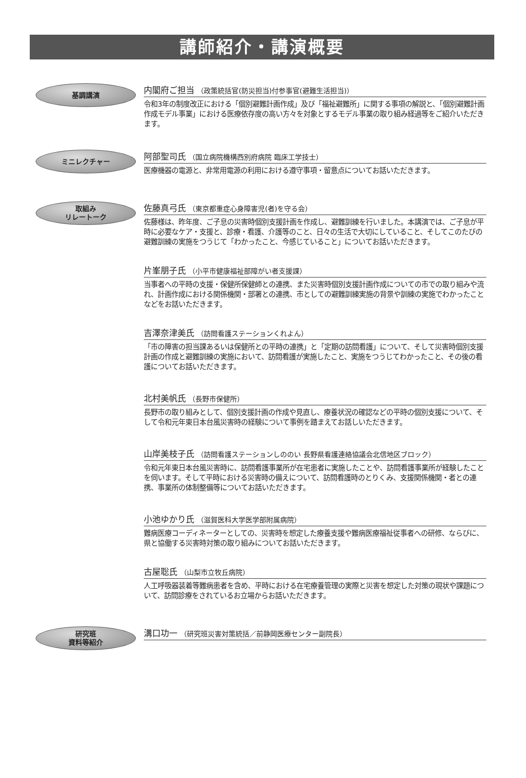講師紹介・講演概要
基調講演
内閣府ご担当 （政策統括官(防災担当)付参事官(避難生活担当)）
令和3年の制度改正における「個別避難計画作成」及び「福祉避難所」に関する事項の解説と、「個別避難計画作成モデル事業」における医療依存度の高い方々を対象とするモデル事業の取り組み経過等をご紹介いただきます。
ミニレクチャー
阿部聖司氏 （国立病院機構西別府病院 臨床工学技士）
医療機器の電源と、非常用電源の利用における遵守事項・留意点についてお話いただきます。
取組み
リレートーク
佐藤真弓氏 （東京都重症心身障害児(者)を守る会）
佐藤様は、昨年度、ご子息の災害時個別支援計画を作成し、避難訓練を行いました。本講演では、ご子息が平時に必要なケア・支援と、診療・看護、介護等のこと、日々の生活で大切にしていること、そしてこのたびの避難訓練の実施をつうじて「わかったこと、今感じていること」についてお話いただきます。
片峯朋子氏 （小平市健康福祉部障がい者支援課）
当事者への平時の支援・保健所保健師との連携、また災害時個別支援計画作成についての市での取り組みや流れ、計画作成における関係機関・部署との連携、市としての避難訓練実施の背景や訓練の実施でわかったことなどをお話いただきます。
吉澤奈津美氏 （訪問看護ステーションくれよん）
「市の障害の担当課あるいは保健所との平時の連携」と「定期の訪問看護」について、そして災害時個別支援計画の作成と避難訓練の実施において、訪問看護が実施したこと、実施をつうじてわかったこと、その後の看護についてお話いただきます。
北村美帆氏 （長野市保健所）
長野市の取り組みとして、個別支援計画の作成や見直し、療養状況の確認などの平時の個別支援について、そして令和元年東日本台風災害時の経験について事例を踏まえてお話しいただきます。
山岸美枝子氏 （訪問看護ステーションしののい 長野県看護連絡協議会北信地区ブロック）
令和元年東日本台風災害時に、訪問看護事業所が在宅患者に実施したことや、訪問看護事業所が経験したことを伺います。そして平時における災害時の備えについて、訪問看護時のとりくみ、支援関係機関・者との連携、事業所の体制整備等についてお話いただきます。
小池ゆかり氏 （滋賀医科大学医学部附属病院）
難病医療コーディネーターとしての、災害時を想定した療養支援や難病医療福祉従事者への研修、ならびに、県と協働する災害時対策の取り組みについてお話いただきます。
古屋聡氏 （山梨市立牧丘病院）
人工呼吸器装着等難病患者を含め、平時における在宅療養管理の実際と災害を想定した対策の現状や課題について、訪問診療をされているお立場からお話いただきます。
研究班
資料等紹介
溝口功一 （研究班災害対策統括／前静岡医療センター副院長）